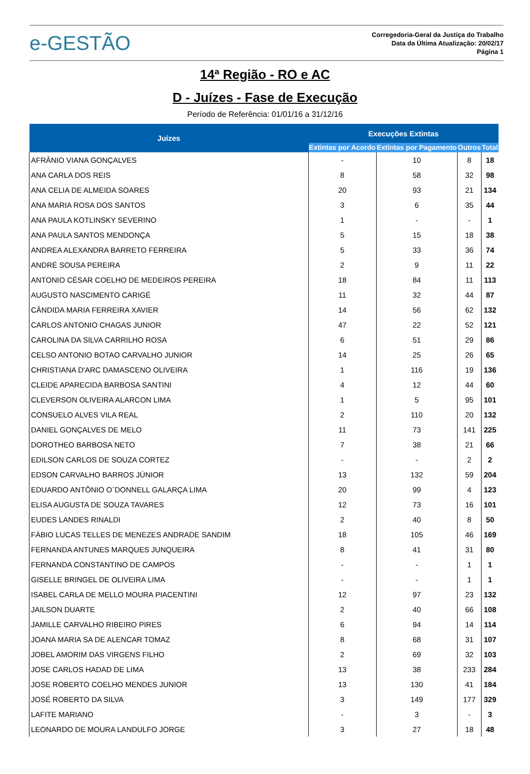e-GESTÃO
Corregedoria-Geral da Justiça do Trabalho
Data da Última Atualização: 20/02/17
Página 1
14ª Região - RO e AC
D - Juízes - Fase de Execução
Período de Referência: 01/01/16 a 31/12/16
| Juízes | Execuções Extintas | | | |
| --- | --- | --- | --- | --- |
| | Extintas por Acordo | Extintas por Pagamento | Outros | Total |
| AFRÂNIO VIANA GONÇALVES | - | 10 | 8 | 18 |
| ANA CARLA DOS REIS | 8 | 58 | 32 | 98 |
| ANA CELIA DE ALMEIDA SOARES | 20 | 93 | 21 | 134 |
| ANA MARIA ROSA DOS SANTOS | 3 | 6 | 35 | 44 |
| ANA PAULA KOTLINSKY SEVERINO | 1 | - | - | 1 |
| ANA PAULA SANTOS MENDONÇA | 5 | 15 | 18 | 38 |
| ANDREA ALEXANDRA BARRETO FERREIRA | 5 | 33 | 36 | 74 |
| ANDRÉ SOUSA PEREIRA | 2 | 9 | 11 | 22 |
| ANTONIO CÉSAR COELHO DE MEDEIROS PEREIRA | 18 | 84 | 11 | 113 |
| AUGUSTO NASCIMENTO CARIGÉ | 11 | 32 | 44 | 87 |
| CÂNDIDA MARIA FERREIRA XAVIER | 14 | 56 | 62 | 132 |
| CARLOS ANTONIO CHAGAS JUNIOR | 47 | 22 | 52 | 121 |
| CAROLINA DA SILVA CARRILHO ROSA | 6 | 51 | 29 | 86 |
| CELSO ANTONIO BOTAO CARVALHO JUNIOR | 14 | 25 | 26 | 65 |
| CHRISTIANA D'ARC DAMASCENO OLIVEIRA | 1 | 116 | 19 | 136 |
| CLEIDE APARECIDA BARBOSA SANTINI | 4 | 12 | 44 | 60 |
| CLEVERSON OLIVEIRA ALARCON LIMA | 1 | 5 | 95 | 101 |
| CONSUELO ALVES VILA REAL | 2 | 110 | 20 | 132 |
| DANIEL GONÇALVES DE MELO | 11 | 73 | 141 | 225 |
| DOROTHEO BARBOSA NETO | 7 | 38 | 21 | 66 |
| EDILSON CARLOS DE SOUZA CORTEZ | - | - | 2 | 2 |
| EDSON CARVALHO BARROS JÚNIOR | 13 | 132 | 59 | 204 |
| EDUARDO ANTÔNIO O`DONNELL GALARÇA LIMA | 20 | 99 | 4 | 123 |
| ELISA AUGUSTA DE SOUZA TAVARES | 12 | 73 | 16 | 101 |
| EUDES LANDES RINALDI | 2 | 40 | 8 | 50 |
| FÁBIO LUCAS TELLES DE MENEZES ANDRADE SANDIM | 18 | 105 | 46 | 169 |
| FERNANDA ANTUNES MARQUES JUNQUEIRA | 8 | 41 | 31 | 80 |
| FERNANDA CONSTANTINO DE CAMPOS | - | - | 1 | 1 |
| GISELLE BRINGEL DE OLIVEIRA LIMA | - | - | 1 | 1 |
| ISABEL CARLA DE MELLO MOURA PIACENTINI | 12 | 97 | 23 | 132 |
| JAILSON DUARTE | 2 | 40 | 66 | 108 |
| JAMILLE CARVALHO RIBEIRO PIRES | 6 | 94 | 14 | 114 |
| JOANA MARIA SA DE ALENCAR TOMAZ | 8 | 68 | 31 | 107 |
| JOBEL AMORIM DAS VIRGENS FILHO | 2 | 69 | 32 | 103 |
| JOSE CARLOS HADAD DE LIMA | 13 | 38 | 233 | 284 |
| JOSE ROBERTO COELHO MENDES JUNIOR | 13 | 130 | 41 | 184 |
| JOSÉ ROBERTO DA SILVA | 3 | 149 | 177 | 329 |
| LAFITE MARIANO | - | 3 | - | 3 |
| LEONARDO DE MOURA LANDULFO JORGE | 3 | 27 | 18 | 48 |